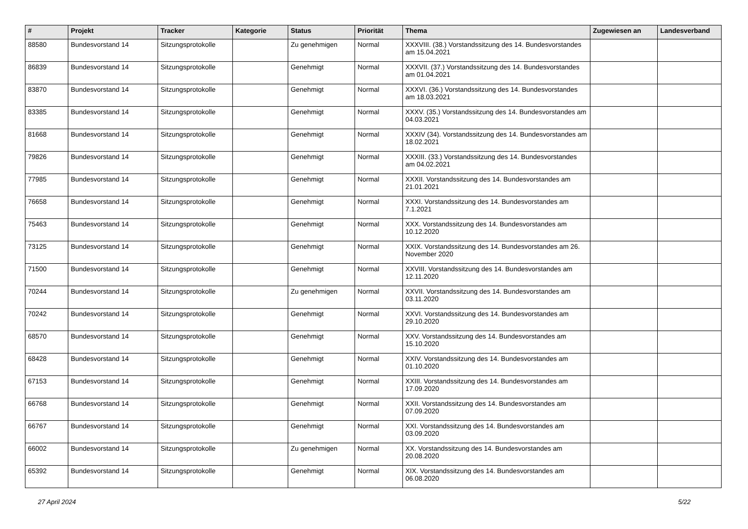| # | Projekt | Tracker | Kategorie | Status | Priorität | Thema | Zugewiesen an | Landesverband |
| --- | --- | --- | --- | --- | --- | --- | --- | --- |
| 88580 | Bundesvorstand 14 | Sitzungsprotokolle | | Zu genehmigen | Normal | XXXVIII. (38.) Vorstandssitzung des 14. Bundesvorstandes am 15.04.2021 | | |
| 86839 | Bundesvorstand 14 | Sitzungsprotokolle | | Genehmigt | Normal | XXXVII. (37.) Vorstandssitzung des 14. Bundesvorstandes am 01.04.2021 | | |
| 83870 | Bundesvorstand 14 | Sitzungsprotokolle | | Genehmigt | Normal | XXXVI. (36.) Vorstandssitzung des 14. Bundesvorstandes am 18.03.2021 | | |
| 83385 | Bundesvorstand 14 | Sitzungsprotokolle | | Genehmigt | Normal | XXXV. (35.) Vorstandssitzung des 14. Bundesvorstandes am 04.03.2021 | | |
| 81668 | Bundesvorstand 14 | Sitzungsprotokolle | | Genehmigt | Normal | XXXIV (34). Vorstandssitzung des 14. Bundesvorstandes am 18.02.2021 | | |
| 79826 | Bundesvorstand 14 | Sitzungsprotokolle | | Genehmigt | Normal | XXXIII. (33.) Vorstandssitzung des 14. Bundesvorstandes am 04.02.2021 | | |
| 77985 | Bundesvorstand 14 | Sitzungsprotokolle | | Genehmigt | Normal | XXXII. Vorstandssitzung des 14. Bundesvorstandes am 21.01.2021 | | |
| 76658 | Bundesvorstand 14 | Sitzungsprotokolle | | Genehmigt | Normal | XXXI. Vorstandssitzung des 14. Bundesvorstandes am 7.1.2021 | | |
| 75463 | Bundesvorstand 14 | Sitzungsprotokolle | | Genehmigt | Normal | XXX. Vorstandssitzung des 14. Bundesvorstandes am 10.12.2020 | | |
| 73125 | Bundesvorstand 14 | Sitzungsprotokolle | | Genehmigt | Normal | XXIX. Vorstandssitzung des 14. Bundesvorstandes am 26. November 2020 | | |
| 71500 | Bundesvorstand 14 | Sitzungsprotokolle | | Genehmigt | Normal | XXVIII. Vorstandssitzung des 14. Bundesvorstandes am 12.11.2020 | | |
| 70244 | Bundesvorstand 14 | Sitzungsprotokolle | | Zu genehmigen | Normal | XXVII. Vorstandssitzung des 14. Bundesvorstandes am 03.11.2020 | | |
| 70242 | Bundesvorstand 14 | Sitzungsprotokolle | | Genehmigt | Normal | XXVI. Vorstandssitzung des 14. Bundesvorstandes am 29.10.2020 | | |
| 68570 | Bundesvorstand 14 | Sitzungsprotokolle | | Genehmigt | Normal | XXV. Vorstandssitzung des 14. Bundesvorstandes am 15.10.2020 | | |
| 68428 | Bundesvorstand 14 | Sitzungsprotokolle | | Genehmigt | Normal | XXIV. Vorstandssitzung des 14. Bundesvorstandes am 01.10.2020 | | |
| 67153 | Bundesvorstand 14 | Sitzungsprotokolle | | Genehmigt | Normal | XXIII. Vorstandssitzung des 14. Bundesvorstandes am 17.09.2020 | | |
| 66768 | Bundesvorstand 14 | Sitzungsprotokolle | | Genehmigt | Normal | XXII. Vorstandssitzung des 14. Bundesvorstandes am 07.09.2020 | | |
| 66767 | Bundesvorstand 14 | Sitzungsprotokolle | | Genehmigt | Normal | XXI. Vorstandssitzung des 14. Bundesvorstandes am 03.09.2020 | | |
| 66002 | Bundesvorstand 14 | Sitzungsprotokolle | | Zu genehmigen | Normal | XX. Vorstandssitzung des 14. Bundesvorstandes am 20.08.2020 | | |
| 65392 | Bundesvorstand 14 | Sitzungsprotokolle | | Genehmigt | Normal | XIX. Vorstandssitzung des 14. Bundesvorstandes am 06.08.2020 | | |
27 April 2024 5/22